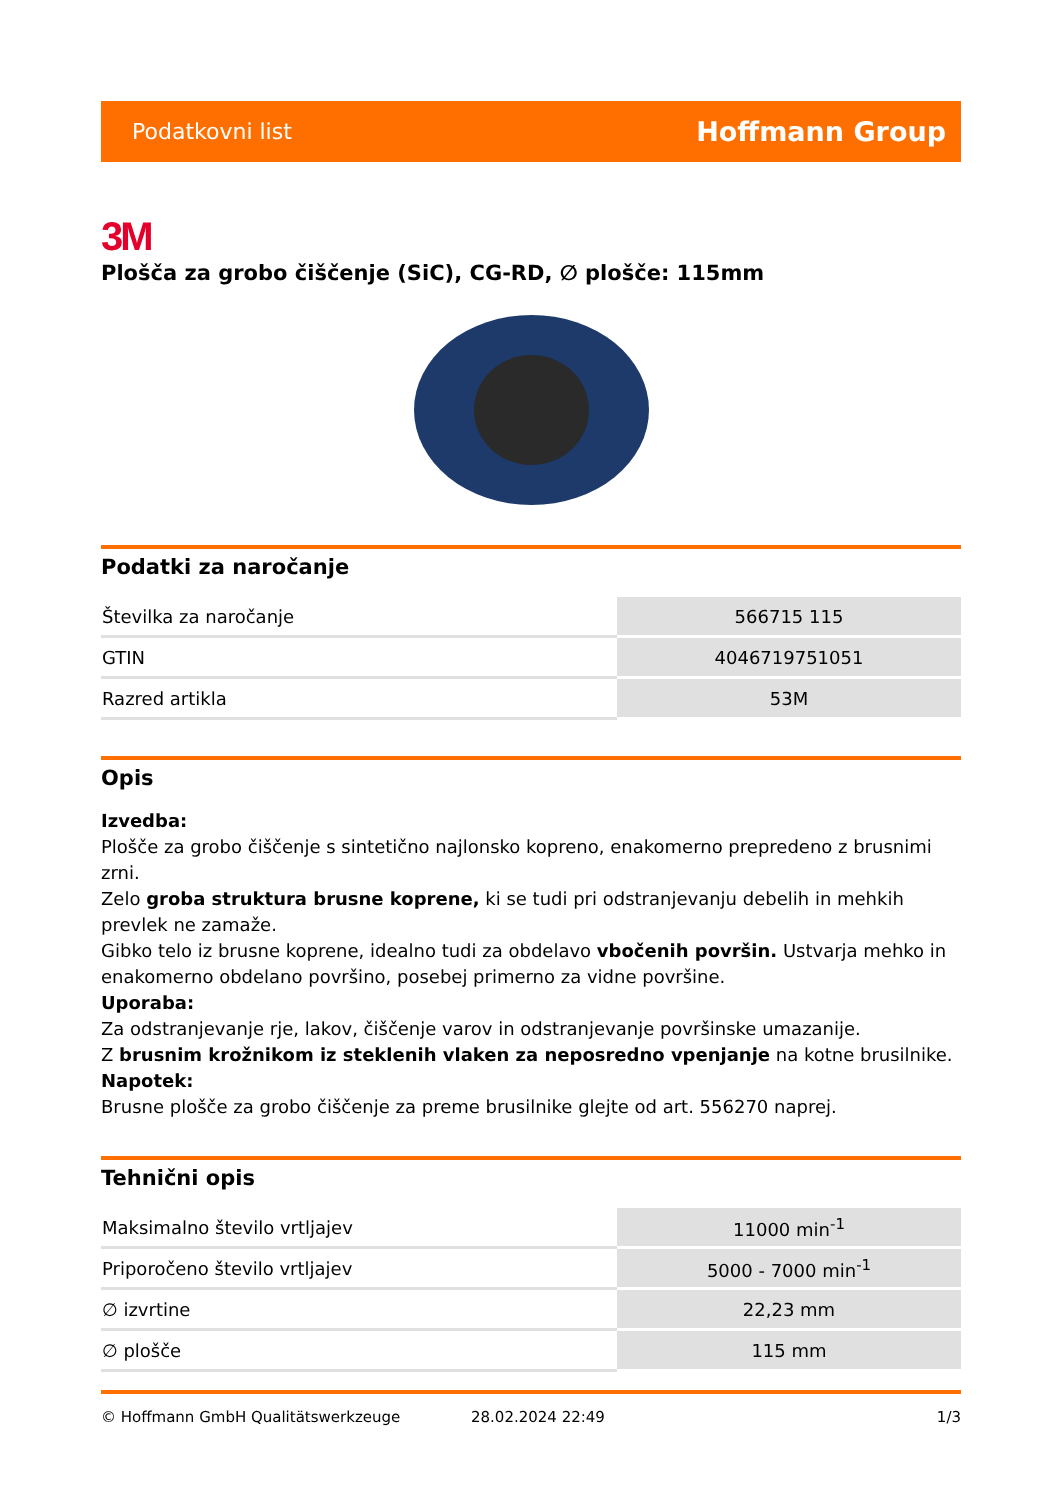Podatkovni list Hoffmann Group
3M
Plošča za grobo čiščenje (SiC), CG-RD, ∅ plošče: 115mm
Podatki za naročanje
| Številka za naročanje | 566715 115 |
| GTIN | 4046719751051 |
| Razred artikla | 53M |
Opis
Izvedba:
Plošče za grobo čiščenje s sintetično najlonsko kopreno, enakomerno prepredeno z brusnimi zrni.
Zelo groba struktura brusne koprene, ki se tudi pri odstranjevanju debelih in mehkih prevlek ne zamaže.
Gibko telo iz brusne koprene, idealno tudi za obdelavo vbočenih površin. Ustvarja mehko in enakomerno obdelano površino, posebej primerno za vidne površine.
Uporaba:
Za odstranjevanje rje, lakov, čiščenje varov in odstranjevanje površinske umazanije.
Z brusnim krožnikom iz steklenih vlaken za neposredno vpenjanje na kotne brusilnike.
Napotek:
Brusne plošče za grobo čiščenje za preme brusilnike glejte od art. 556270 naprej.
Tehnični opis
| Maksimalno število vrtljajev | 11000 min<sup>-1</sup> |
| Priporočeno število vrtljajev | 5000 - 7000 min<sup>-1</sup> |
| ∅ izvrtine | 22,23 mm |
| ∅ plošče | 115 mm |
© Hoffmann GmbH Qualitätswerkzeuge 28.02.2024 22:49 1/3